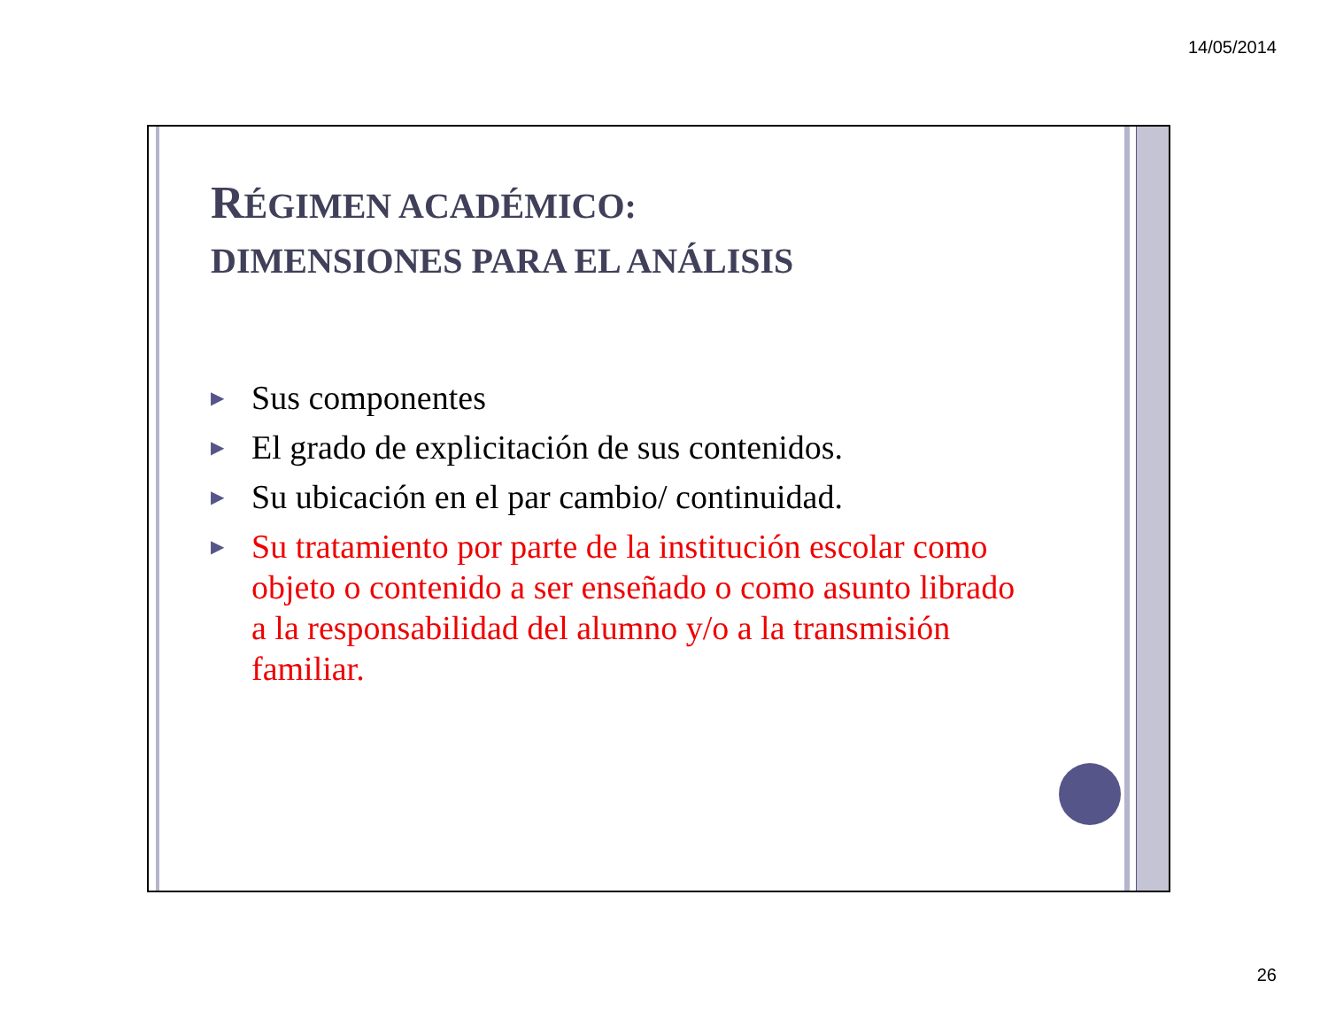14/05/2014
RÉGIMEN ACADÉMICO:
DIMENSIONES PARA EL ANÁLISIS
▶ Sus componentes
▶ El grado de explicitación de sus contenidos.
▶ Su ubicación en el par cambio/ continuidad.
▶ Su tratamiento por parte de la institución escolar como objeto o contenido a ser enseñado o como asunto librado a la responsabilidad del alumno y/o a la transmisión familiar.
26